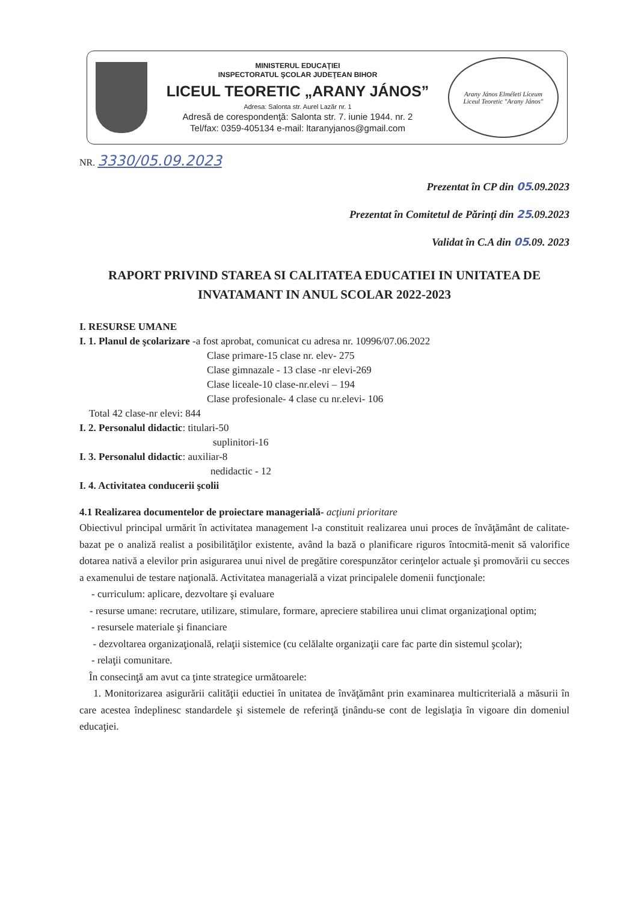MINISTERUL EDUCAŢIEI
INSPECTORATUL ŞCOLAR JUDEŢEAN BIHOR
LICEUL TEORETIC „ARANY JÁNOS”
Adresa: Salonta str. Aurel Lazăr nr. 1
Adresă de corespondenţă: Salonta str. 7. iunie 1944. nr. 2
Tel/fax: 0359-405134 e-mail: ltaranyjanos@gmail.com
Arany János Elméleti Líceum
Liceul Teoretic "Arany János"
NR. 3330/05.09.2023
Prezentat în CP din 05.09.2023
Prezentat în Comitetul de Părinţi din 25.09.2023
Validat în C.A din 05.09. 2023
RAPORT PRIVIND STAREA SI CALITATEA EDUCATIEI IN UNITATEA DE INVATAMANT IN ANUL SCOLAR 2022-2023
I. RESURSE UMANE
I. 1. Planul de şcolarizare -a fost aprobat, comunicat cu adresa nr. 10996/07.06.2022
Clase primare-15 clase nr. elev- 275
Clase gimnazale - 13 clase -nr elevi-269
Clase liceale-10 clase-nr.elevi – 194
Clase profesionale- 4 clase cu nr.elevi- 106
Total 42 clase-nr elevi: 844
I. 2. Personalul didactic: titulari-50
suplinitori-16
I. 3. Personalul didactic: auxiliar-8
nedidactic - 12
I. 4. Activitatea conducerii şcolii
4.1 Realizarea documentelor de proiectare managerială- acţiuni prioritare
Obiectivul principal urmărit în activitatea management l-a constituit realizarea unui proces de învăţământ de calitate- bazat pe o analiză realist a posibilităţilor existente, având la bază o planificare riguros întocmită-menit să valorifice dotarea nativă a elevilor prin asigurarea unui nivel de pregătire corespunzător cerinţelor actuale şi promovării cu secces a examenului de testare naţională. Activitatea managerială a vizat principalele domenii funcţionale:
- curriculum: aplicare, dezvoltare şi evaluare
- resurse umane: recrutare, utilizare, stimulare, formare, apreciere stabilirea unui climat organizaţional optim;
- resursele materiale şi financiare
- dezvoltarea organizaţională, relaţii sistemice (cu celălalte organizaţii care fac parte din sistemul şcolar);
- relaţii comunitare.
În consecinţă am avut ca ţinte strategice următoarele:
1. Monitorizarea asigurării calităţii eductiei în unitatea de învăţământ prin examinarea multicriterială a măsurii în care acestea îndeplinesc standardele şi sistemele de referinţă ţinându-se cont de legislaţia în vigoare din domeniul educaţiei.